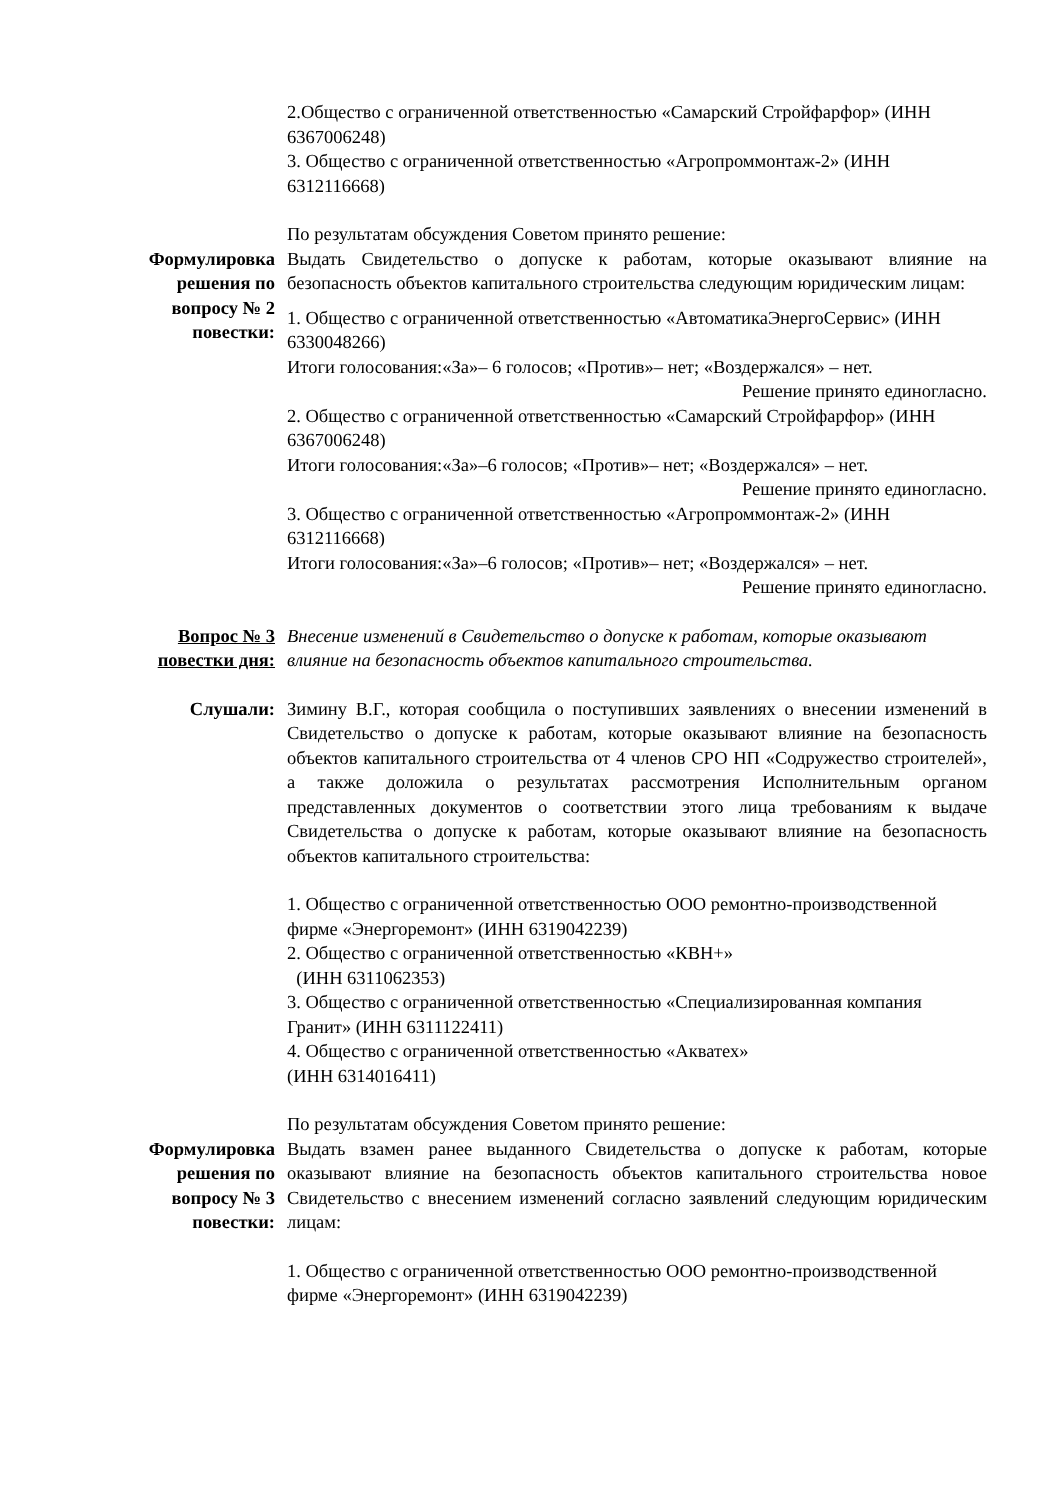2.Общество с ограниченной ответственностью «Самарский Стройфарфор» (ИНН 6367006248)
3. Общество с ограниченной ответственностью «Агропроммонтаж-2» (ИНН 6312116668)
По результатам обсуждения Советом принято решение:
Формулировка решения по вопросу № 2 повестки:
Выдать Свидетельство о допуске к работам, которые оказывают влияние на безопасность объектов капитального строительства следующим юридическим лицам:
1. Общество с ограниченной ответственностью «АвтоматикаЭнергоСервис» (ИНН 6330048266)
Итоги голосования:«За»– 6 голосов; «Против»– нет; «Воздержался» – нет.
Решение принято единогласно.
2. Общество с ограниченной ответственностью «Самарский Стройфарфор» (ИНН 6367006248)
Итоги голосования:«За»–6 голосов; «Против»– нет; «Воздержался» – нет.
Решение принято единогласно.
3. Общество с ограниченной ответственностью «Агропроммонтаж-2» (ИНН 6312116668)
Итоги голосования:«За»–6 голосов; «Против»– нет; «Воздержался» – нет.
Решение принято единогласно.
Вопрос № 3 повестки дня:
Внесение изменений в Свидетельство о допуске к работам, которые оказывают влияние на безопасность объектов капитального строительства.
Слушали: Зимину В.Г., которая сообщила о поступивших заявлениях о внесении изменений в Свидетельство о допуске к работам, которые оказывают влияние на безопасность объектов капитального строительства от 4 членов СРО НП «Содружество строителей», а также доложила о результатах рассмотрения Исполнительным органом представленных документов о соответствии этого лица требованиям к выдаче Свидетельства о допуске к работам, которые оказывают влияние на безопасность объектов капитального строительства:
1. Общество с ограниченной ответственностью ООО ремонтно-производственной фирме «Энергоремонт» (ИНН 6319042239)
2. Общество с ограниченной ответственностью «КВН+»
(ИНН 6311062353)
3. Общество с ограниченной ответственностью «Специализированная компания Гранит» (ИНН 6311122411)
4. Общество с ограниченной ответственностью «Акватех»
(ИНН 6314016411)
По результатам обсуждения Советом принято решение:
Формулировка решения по вопросу № 3 повестки:
Выдать взамен ранее выданного Свидетельства о допуске к работам, которые оказывают влияние на безопасность объектов капитального строительства новое Свидетельство с внесением изменений согласно заявлений следующим юридическим лицам:
1. Общество с ограниченной ответственностью ООО ремонтно-производственной фирме «Энергоремонт» (ИНН 6319042239)